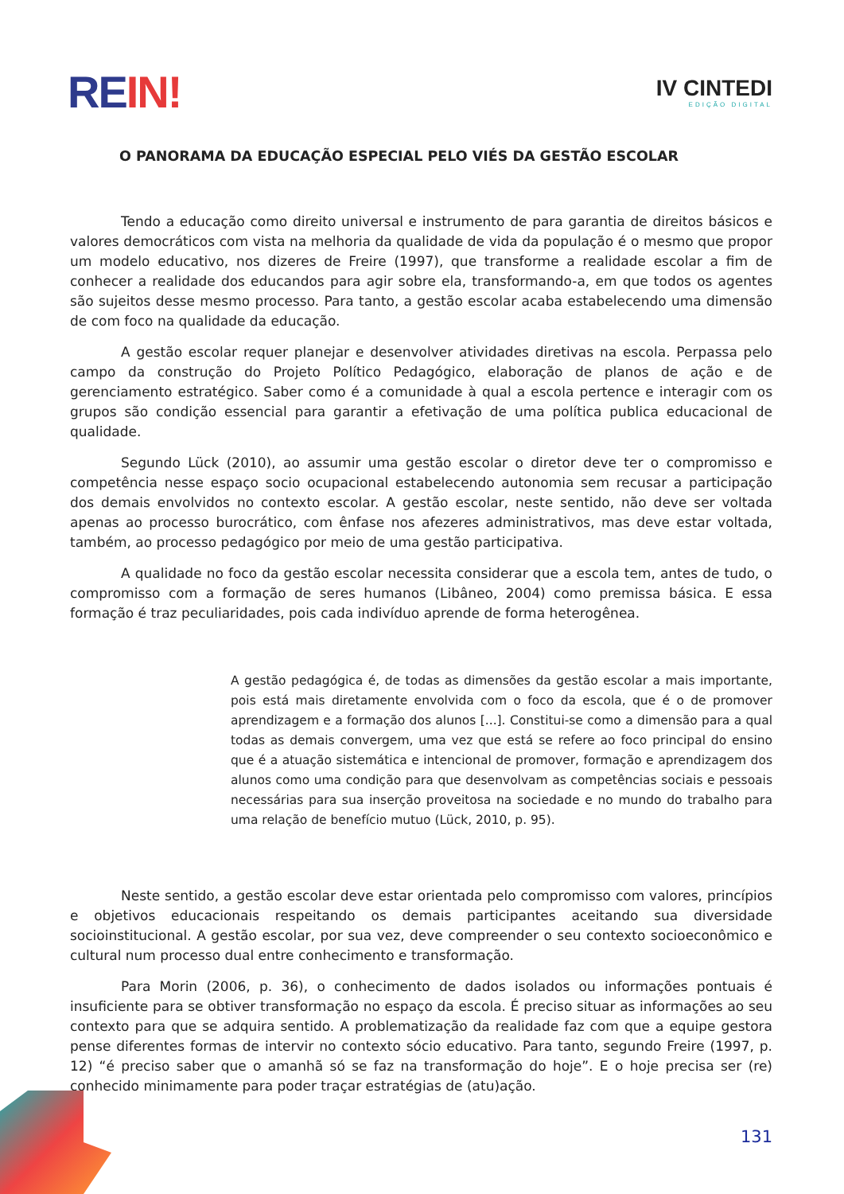RE IN!
IV CINTEDI
EDIÇÃO DIGITAL
O PANORAMA DA EDUCAÇÃO ESPECIAL PELO VIÉS DA GESTÃO ESCOLAR
Tendo a educação como direito universal e instrumento de para garantia de direitos básicos e valores democráticos com vista na melhoria da qualidade de vida da população é o mesmo que propor um modelo educativo, nos dizeres de Freire (1997), que transforme a realidade escolar a fim de conhecer a realidade dos educandos para agir sobre ela, transformando-a, em que todos os agentes são sujeitos desse mesmo processo. Para tanto, a gestão escolar acaba estabelecendo uma dimensão de com foco na qualidade da educação.
A gestão escolar requer planejar e desenvolver atividades diretivas na escola. Perpassa pelo campo da construção do Projeto Político Pedagógico, elaboração de planos de ação e de gerenciamento estratégico. Saber como é a comunidade à qual a escola pertence e interagir com os grupos são condição essencial para garantir a efetivação de uma política publica educacional de qualidade.
Segundo Lück (2010), ao assumir uma gestão escolar o diretor deve ter o compromisso e competência nesse espaço socio ocupacional estabelecendo autonomia sem recusar a participação dos demais envolvidos no contexto escolar. A gestão escolar, neste sentido, não deve ser voltada apenas ao processo burocrático, com ênfase nos afezeres administrativos, mas deve estar voltada, também, ao processo pedagógico por meio de uma gestão participativa.
A qualidade no foco da gestão escolar necessita considerar que a escola tem, antes de tudo, o compromisso com a formação de seres humanos (Libâneo, 2004) como premissa básica. E essa formação é traz peculiaridades, pois cada indivíduo aprende de forma heterogênea.
A gestão pedagógica é, de todas as dimensões da gestão escolar a mais importante, pois está mais diretamente envolvida com o foco da escola, que é o de promover aprendizagem e a formação dos alunos [...]. Constitui-se como a dimensão para a qual todas as demais convergem, uma vez que está se refere ao foco principal do ensino que é a atuação sistemática e intencional de promover, formação e aprendizagem dos alunos como uma condição para que desenvolvam as competências sociais e pessoais necessárias para sua inserção proveitosa na sociedade e no mundo do trabalho para uma relação de benefício mutuo (Lück, 2010, p. 95).
Neste sentido, a gestão escolar deve estar orientada pelo compromisso com valores, princípios e objetivos educacionais respeitando os demais participantes aceitando sua diversidade socioinstitucional. A gestão escolar, por sua vez, deve compreender o seu contexto socioeconômico e cultural num processo dual entre conhecimento e transformação.
Para Morin (2006, p. 36), o conhecimento de dados isolados ou informações pontuais é insuficiente para se obtiver transformação no espaço da escola. É preciso situar as informações ao seu contexto para que se adquira sentido. A problematização da realidade faz com que a equipe gestora pense diferentes formas de intervir no contexto sócio educativo. Para tanto, segundo Freire (1997, p. 12) “é preciso saber que o amanhã só se faz na transformação do hoje”. E o hoje precisa ser (re) conhecido minimamente para poder traçar estratégias de (atu)ação.
131